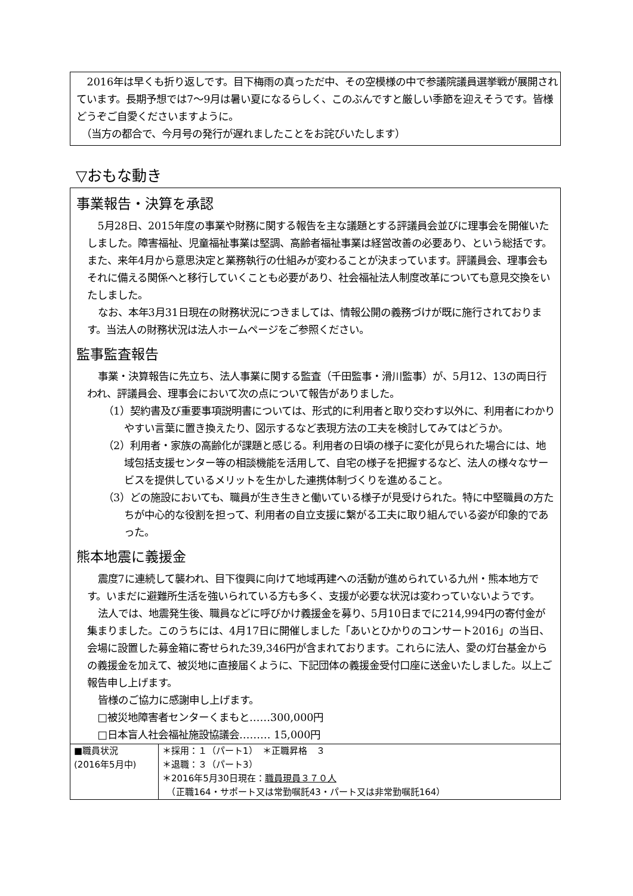2016年は早くも折り返しです。目下梅雨の真っただ中、その空模様の中で参議院議員選挙戦が展開されています。長期予想では7～9月は暑い夏になるらしく、このぶんですと厳しい季節を迎えそうです。皆様どうぞご自愛くださいますように。
　（当方の都合で、今月号の発行が遅れましたことをお詫びいたします）
▽おもな動き
事業報告・決算を承認
5月28日、2015年度の事業や財務に関する報告を主な議題とする評議員会並びに理事会を開催いたしました。障害福祉、児童福祉事業は堅調、高齢者福祉事業は経営改善の必要あり、という総括です。また、来年4月から意思決定と業務執行の仕組みが変わることが決まっています。評議員会、理事会もそれに備える関係へと移行していくことも必要があり、社会福祉法人制度改革についても意見交換をいたしました。
なお、本年3月31日現在の財務状況につきましては、情報公開の義務づけが既に施行されております。当法人の財務状況は法人ホームページをご参照ください。
監事監査報告
事業・決算報告に先立ち、法人事業に関する監査（千田監事・滑川監事）が、5月12、13の両日行われ、評議員会、理事会において次の点について報告がありました。
（1）契約書及び重要事項説明書については、形式的に利用者と取り交わす以外に、利用者にわかりやすい言葉に置き換えたり、図示するなど表現方法の工夫を検討してみてはどうか。
（2）利用者・家族の高齢化が課題と感じる。利用者の日頃の様子に変化が見られた場合には、地域包括支援センター等の相談機能を活用して、自宅の様子を把握するなど、法人の様々なサービスを提供しているメリットを生かした連携体制づくりを進めること。
（3）どの施設においても、職員が生き生きと働いている様子が見受けられた。特に中堅職員の方たちが中心的な役割を担って、利用者の自立支援に繋がる工夫に取り組んでいる姿が印象的であった。
熊本地震に義援金
震度7に連続して襲われ、目下復興に向けて地域再建への活動が進められている九州・熊本地方です。いまだに避難所生活を強いられている方も多く、支援が必要な状況は変わっていないようです。
法人では、地震発生後、職員などに呼びかけ義援金を募り、5月10日までに214,994円の寄付金が集まりました。このうちには、4月17日に開催しました「あいとひかりのコンサート2016」の当日、会場に設置した募金箱に寄せられた39,346円が含まれております。これらに法人、愛の灯台基金からの義援金を加えて、被災地に直接届くように、下記団体の義援金受付口座に送金いたしました。以上ご報告申し上げます。
皆様のご協力に感謝申し上げます。
□被災地障害者センターくまもと……300,000円
□日本盲人社会福祉施設協議会……… 15,000円
| ■職員状況 (2016年5月中) | ＊採用：１（パート1） ＊正職昇格 ３ ＊退職：３（パート3） ＊2016年5月30日現在： 職員現員３７０人 （正職164・サポート又は常勤嘱託43・パート又は非常勤嘱託164） |